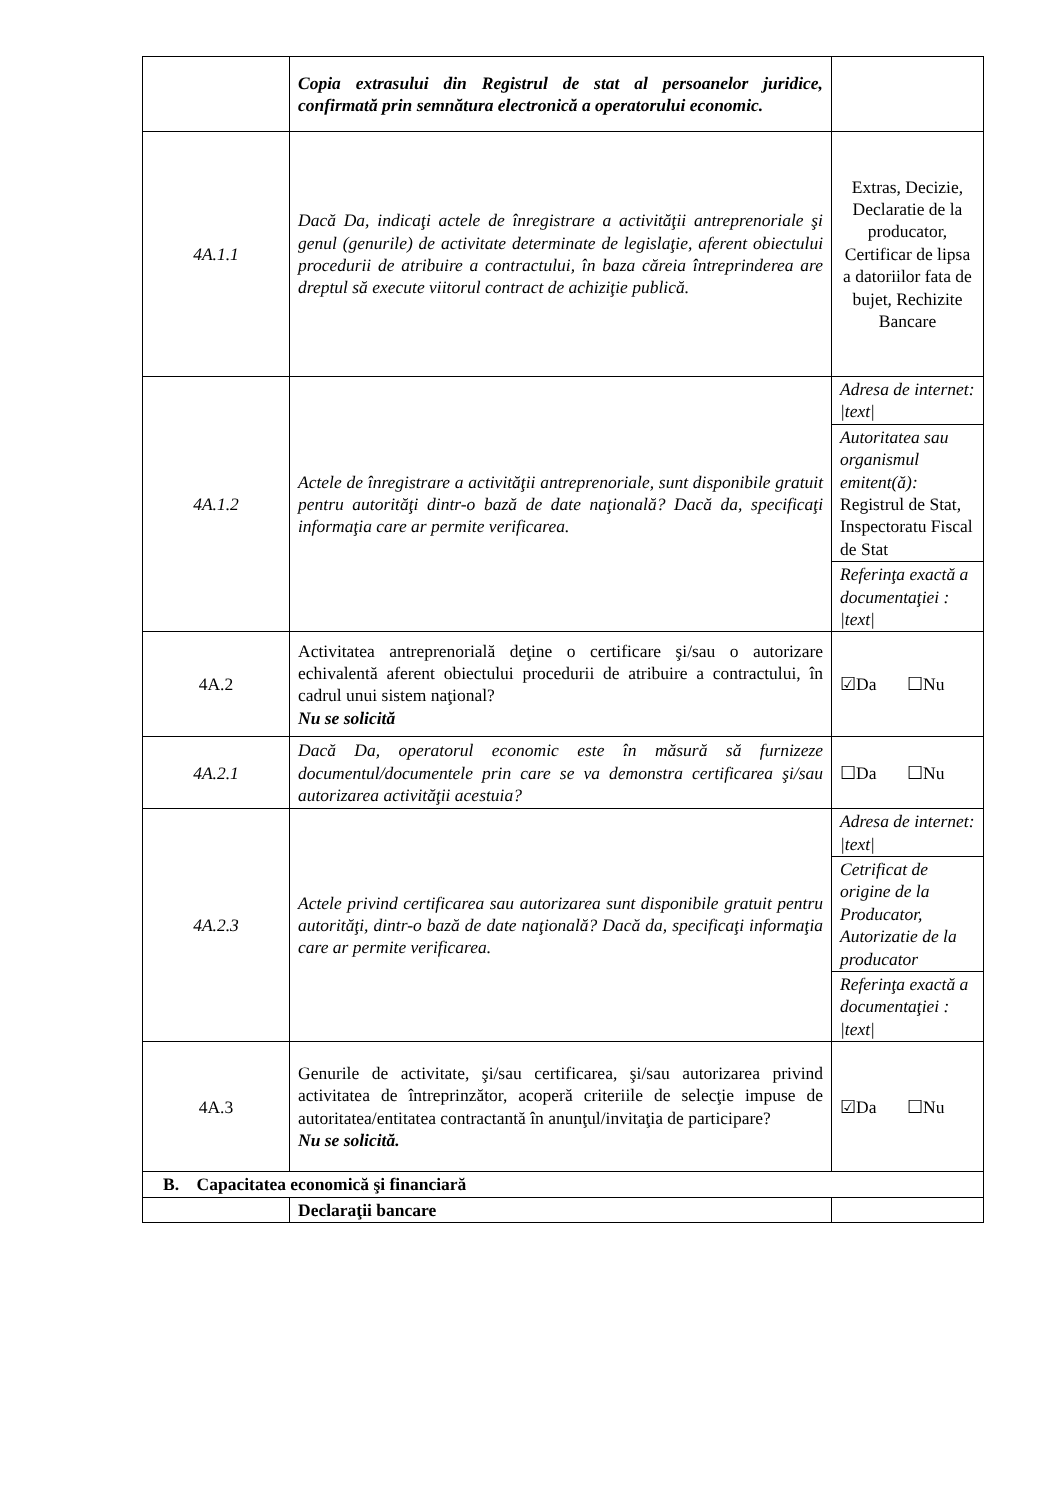| | Copia extrasului din Registrul de stat al persoanelor juridice, confirmată prin semnătura electronică a operatorului economic. | |
| 4A.1.1 | Dacă Da, indicaţi actele de înregistrare a activităţii antreprenoriale şi genul (genurile) de activitate determinate de legislaţie, aferent obiectului procedurii de atribuire a contractului, în baza căreia întreprinderea are dreptul să execute viitorul contract de achiziţie publică. | Extras, Decizie, Declaratie de la producator, Certificar de lipsa a datoriilor fata de bujet, Rechizite Bancare |
| 4A.1.2 | Actele de înregistrare a activităţii antreprenoriale, sunt disponibile gratuit pentru autorităţi dintr-o bază de date naţională? Dacă da, specificaţi informaţia care ar permite verificarea. | Adresa de internet: /text/ Autoritatea sau organismul emitent(ă): Registrul de Stat, Inspectoratu Fiscal de Stat Referinţa exactă a documentaţiei : /text/ |
| 4A.2 | Activitatea antreprenorială deţine o certificare şi/sau o autorizare echivalentă aferent obiectului procedurii de atribuire a contractului, în cadrul unui sistem naţional? Nu se solicită | ☑Da ☐Nu |
| 4A.2.1 | Dacă Da, operatorul economic este în măsură să furnizeze documentul/documentele prin care se va demonstra certificarea şi/sau autorizarea activităţii acestuia? | ☐Da ☐Nu |
| 4A.2.3 | Actele privind certificarea sau autorizarea sunt disponibile gratuit pentru autorităţi, dintr-o bază de date naţională? Dacă da, specificaţi informaţia care ar permite verificarea. | Adresa de internet: /text/ Cetrificat de origine de la Producator, Autorizatie de la producator Referinţa exactă a documentaţiei : /text/ |
| 4A.3 | Genurile de activitate, şi/sau certificarea, şi/sau autorizarea privind activitatea de întreprinzător, acoperă criteriile de selecţie impuse de autoritatea/entitatea contractantă în anunţul/invitaţia de participare? Nu se solicită. | ☑Da ☐Nu |
| B. Capacitatea economică şi financiară | | |
| | Declaraţii bancare | |